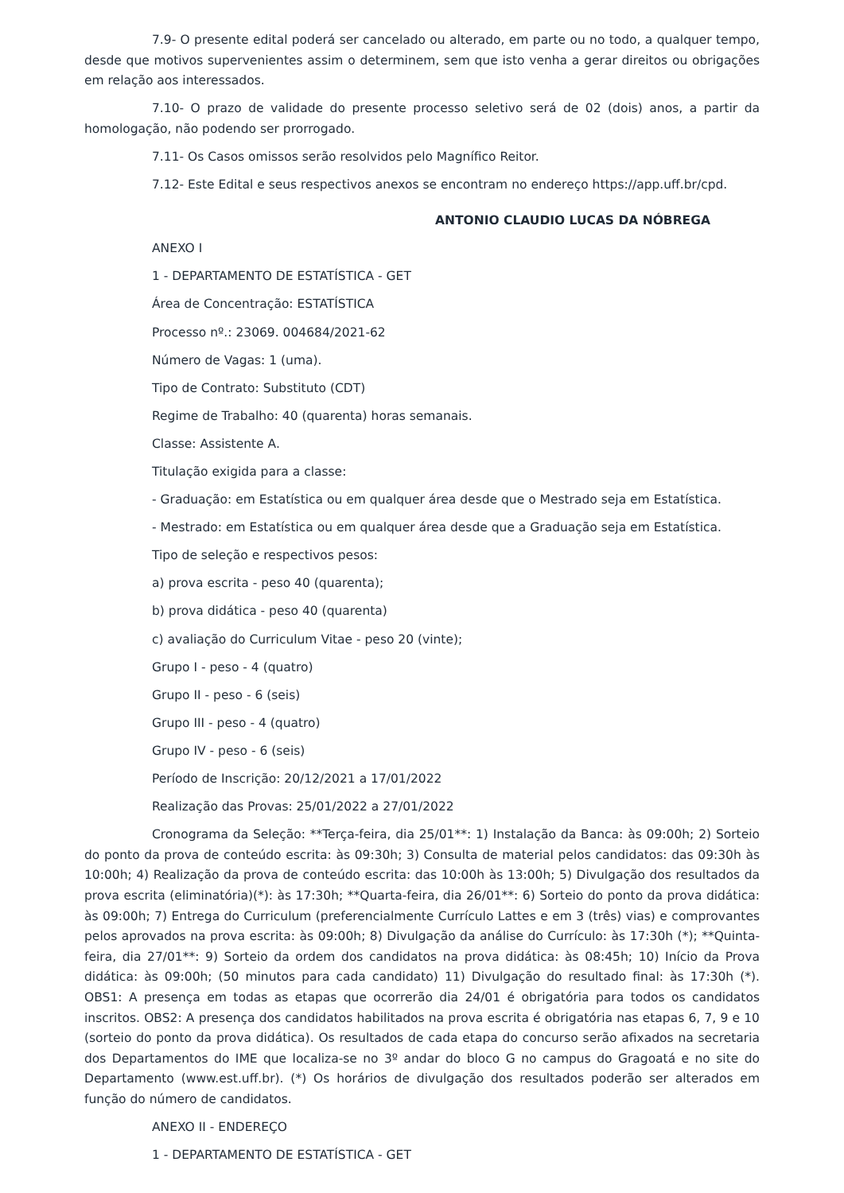7.9- O presente edital poderá ser cancelado ou alterado, em parte ou no todo, a qualquer tempo, desde que motivos supervenientes assim o determinem, sem que isto venha a gerar direitos ou obrigações em relação aos interessados.
7.10- O prazo de validade do presente processo seletivo será de 02 (dois) anos, a partir da homologação, não podendo ser prorrogado.
7.11- Os Casos omissos serão resolvidos pelo Magnífico Reitor.
7.12- Este Edital e seus respectivos anexos se encontram no endereço https://app.uff.br/cpd.
ANTONIO CLAUDIO LUCAS DA NÓBREGA
ANEXO I
1 - DEPARTAMENTO DE ESTATÍSTICA - GET
Área de Concentração: ESTATÍSTICA
Processo nº.: 23069. 004684/2021-62
Número de Vagas: 1 (uma).
Tipo de Contrato: Substituto (CDT)
Regime de Trabalho: 40 (quarenta) horas semanais.
Classe: Assistente A.
Titulação exigida para a classe:
- Graduação: em Estatística ou em qualquer área desde que o Mestrado seja em Estatística.
- Mestrado: em Estatística ou em qualquer área desde que a Graduação seja em Estatística.
Tipo de seleção e respectivos pesos:
a) prova escrita - peso 40 (quarenta);
b) prova didática - peso 40 (quarenta)
c) avaliação do Curriculum Vitae - peso 20 (vinte);
Grupo I - peso - 4 (quatro)
Grupo II - peso - 6 (seis)
Grupo III - peso - 4 (quatro)
Grupo IV - peso - 6 (seis)
Período de Inscrição: 20/12/2021 a 17/01/2022
Realização das Provas: 25/01/2022 a 27/01/2022
Cronograma da Seleção: **Terça-feira, dia 25/01**: 1) Instalação da Banca: às 09:00h; 2) Sorteio do ponto da prova de conteúdo escrita: às 09:30h; 3) Consulta de material pelos candidatos: das 09:30h às 10:00h; 4) Realização da prova de conteúdo escrita: das 10:00h às 13:00h; 5) Divulgação dos resultados da prova escrita (eliminatória)(*): às 17:30h; **Quarta-feira, dia 26/01**: 6) Sorteio do ponto da prova didática: às 09:00h; 7) Entrega do Curriculum (preferencialmente Currículo Lattes e em 3 (três) vias) e comprovantes pelos aprovados na prova escrita: às 09:00h; 8) Divulgação da análise do Currículo: às 17:30h (*); **Quinta-feira, dia 27/01**: 9) Sorteio da ordem dos candidatos na prova didática: às 08:45h; 10) Início da Prova didática: às 09:00h; (50 minutos para cada candidato) 11) Divulgação do resultado final: às 17:30h (*). OBS1: A presença em todas as etapas que ocorrerão dia 24/01 é obrigatória para todos os candidatos inscritos. OBS2: A presença dos candidatos habilitados na prova escrita é obrigatória nas etapas 6, 7, 9 e 10 (sorteio do ponto da prova didática). Os resultados de cada etapa do concurso serão afixados na secretaria dos Departamentos do IME que localiza-se no 3º andar do bloco G no campus do Gragoatá e no site do Departamento (www.est.uff.br). (*) Os horários de divulgação dos resultados poderão ser alterados em função do número de candidatos.
ANEXO II - ENDEREÇO
1 - DEPARTAMENTO DE ESTATÍSTICA - GET